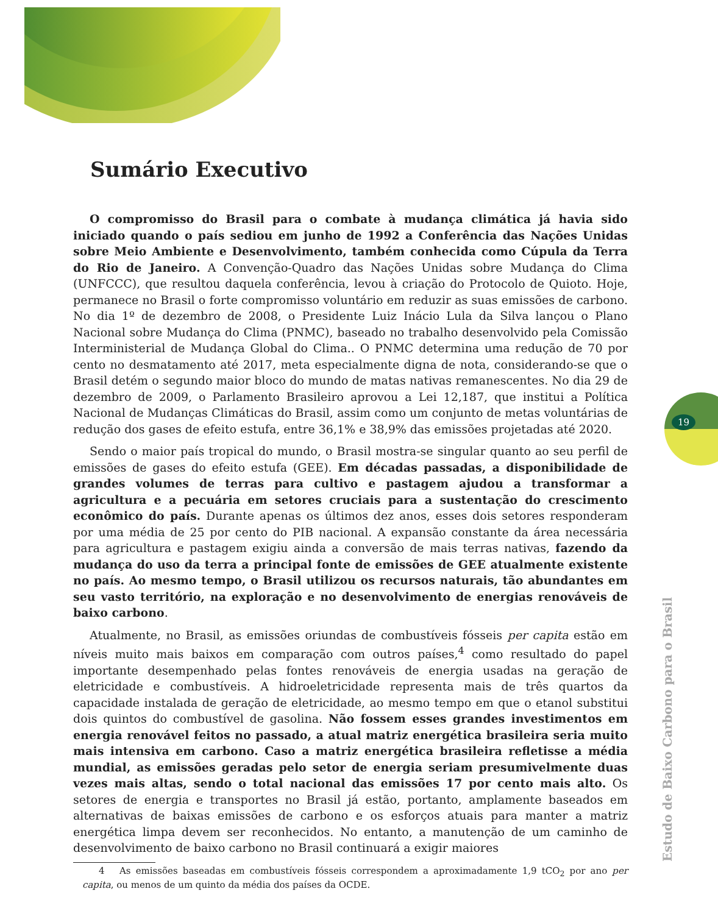19
Estudo de Baixo Carbono para o Brasil
Sumário Executivo
O compromisso do Brasil para o combate à mudança climática já havia sido iniciado quando o país sediou em junho de 1992 a Conferência das Nações Unidas sobre Meio Ambiente e Desenvolvimento, também conhecida como Cúpula da Terra do Rio de Janeiro. A Convenção-Quadro das Nações Unidas sobre Mudança do Clima (UNFCCC), que resultou daquela conferência, levou à criação do Protocolo de Quioto. Hoje, permanece no Brasil o forte compromisso voluntário em reduzir as suas emissões de carbono. No dia 1º de dezembro de 2008, o Presidente Luiz Inácio Lula da Silva lançou o Plano Nacional sobre Mudança do Clima (PNMC), baseado no trabalho desenvolvido pela Comissão Interministerial de Mudança Global do Clima.. O PNMC determina uma redução de 70 por cento no desmatamento até 2017, meta especialmente digna de nota, considerando-se que o Brasil detém o segundo maior bloco do mundo de matas nativas remanescentes. No dia 29 de dezembro de 2009, o Parlamento Brasileiro aprovou a Lei 12,187, que institui a Política Nacional de Mudanças Climáticas do Brasil, assim como um conjunto de metas voluntárias de redução dos gases de efeito estufa, entre 36,1% e 38,9% das emissões projetadas até 2020.
Sendo o maior país tropical do mundo, o Brasil mostra-se singular quanto ao seu perfil de emissões de gases do efeito estufa (GEE). Em décadas passadas, a disponibilidade de grandes volumes de terras para cultivo e pastagem ajudou a transformar a agricultura e a pecuária em setores cruciais para a sustentação do crescimento econômico do país. Durante apenas os últimos dez anos, esses dois setores responderam por uma média de 25 por cento do PIB nacional. A expansão constante da área necessária para agricultura e pastagem exigiu ainda a conversão de mais terras nativas, fazendo da mudança do uso da terra a principal fonte de emissões de GEE atualmente existente no país. Ao mesmo tempo, o Brasil utilizou os recursos naturais, tão abundantes em seu vasto território, na exploração e no desenvolvimento de energias renováveis de baixo carbono.
Atualmente, no Brasil, as emissões oriundas de combustíveis fósseis per capita estão em níveis muito mais baixos em comparação com outros países,<sup>4</sup> como resultado do papel importante desempenhado pelas fontes renováveis de energia usadas na geração de eletricidade e combustíveis. A hidroeletricidade representa mais de três quartos da capacidade instalada de geração de eletricidade, ao mesmo tempo em que o etanol substitui dois quintos do combustível de gasolina. Não fossem esses grandes investimentos em energia renovável feitos no passado, a atual matriz energética brasileira seria muito mais intensiva em carbono. Caso a matriz energética brasileira refletisse a média mundial, as emissões geradas pelo setor de energia seriam presumivelmente duas vezes mais altas, sendo o total nacional das emissões 17 por cento mais alto. Os setores de energia e transportes no Brasil já estão, portanto, amplamente baseados em alternativas de baixas emissões de carbono e os esforços atuais para manter a matriz energética limpa devem ser reconhecidos. No entanto, a manutenção de um caminho de desenvolvimento de baixo carbono no Brasil continuará a exigir maiores
4 As emissões baseadas em combustíveis fósseis correspondem a aproximadamente 1,9 tCO<sub>2</sub> por ano per capita, ou menos de um quinto da média dos países da OCDE.